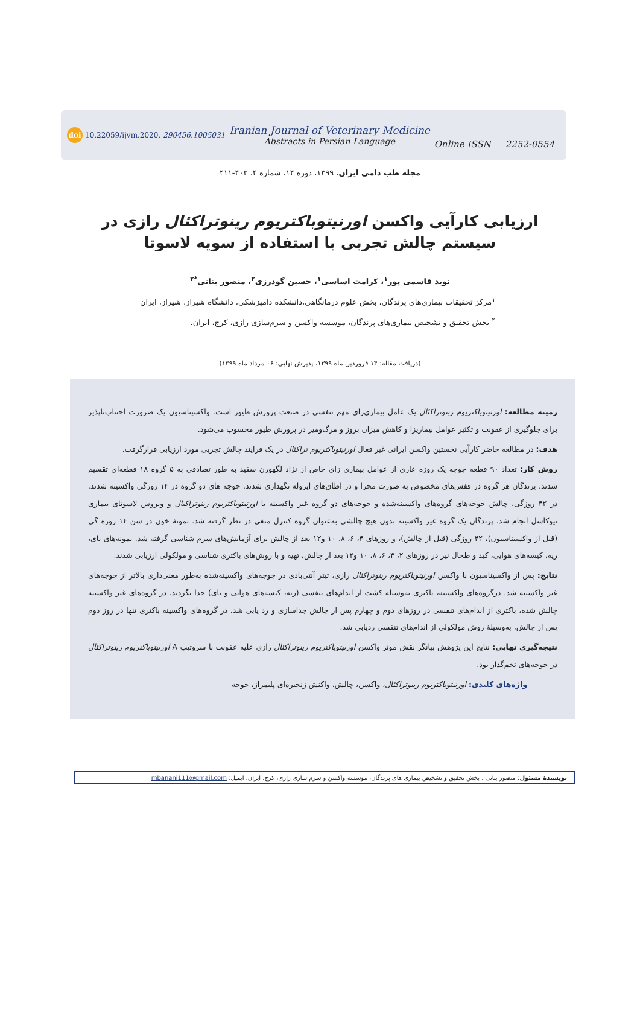doi 10.22059/ijvm.2020. 290456.1005031
Iranian Journal of Veterinary Medicine
Abstracts in Persian Language
Online ISSN 2252-0554
مجله طب دامی ایران، ۱۳۹۹، دوره ۱۴، شماره ۴، ۴۰۳-۴۱۱
ارزیابی کارآیی واکسن اورنیتوباکتریوم رینوتراکئال رازی در سیستم چالش تجربی با استفاده از سویه لاسوتا
نوید قاسمی پور<sup>۱</sup>، کرامت اساسی<sup>۱</sup>، حسین گودرزی<sup>۲</sup>، منصور بنانی<sup>*۲</sup>
<sup>۱</sup> مرکز تحقیقات بیماری‌های پرندگان، بخش علوم درمانگاهی،دانشکده دامپزشکی، دانشگاه شیراز، شیراز، ایران
<sup>۲</sup> بخش تحقیق و تشخیص بیماری‌های پرندگان، موسسه واکسن و سرم‌سازی رازی، کرج، ایران.
(دریافت مقاله: ۱۴ فروردین ماه ۱۳۹۹، پذیرش نهایی: ۰۶ مرداد ماه ۱۳۹۹)
زمینه مطالعه: اورنیتوباکتریوم رینوتراکئال یک عامل بیماری‌زای مهم تنفسی در صنعت پرورش طیور است. واکسیناسیون یک ضرورت اجتناب‌ناپذیر برای جلوگیری از عفونت و تکثیر عوامل بیماریزا و کاهش میزان بروز و مرگ‌ومیر در پرورش طیور محسوب می‌شود.
هدف: در مطالعه حاضر کارآیی نخستین واکسن ایرانی غیر فعال اورنیتوباکتریوم تراکئال در یک فرایند چالش تجربی مورد ارزیابی قرارگرفت.
روش کار: تعداد ۹۰ قطعه جوجه یک روزه عاری از عوامل بیماری زای خاص از نژاد لگهورن سفید به طور تصادفی به ۵ گروه ۱۸ قطعه‌ای تقسیم شدند. پرندگان هر گروه در قفس‌های مخصوص به صورت مجزا و در اطاق‌های ایزوله نگهداری شدند. جوجه های دو گروه در ۱۴ روزگی واکسینه شدند. در ۴۲ روزگی، چالش جوجه‌های گروه‌های واکسینه‌شده و جوجه‌های دو گروه غیر واکسینه با اورنیتوباکتریوم رینوتراکیال و ویروس لاسوتای بیماری نیوکاسل انجام شد. پرندگان یک گروه غیر واکسینه بدون هیچ چالشی به‌عنوان گروه کنترل منفی در نظر گرفته شد. نمونهٔ خون در سن ۱۴ روزه گی (قبل از واکسیناسیون)، ۴۲ روزگی (قبل از چالش)، و روزهای ۴، ۶، ۸، ۱۰ و۱۲ بعد از چالش برای آزمایش‌های سرم شناسی گرفته شد. نمونه‌های نای، ریه، کیسه‌های هوایی، کبد و طحال نیز در روزهای ۲، ۴، ۶، ۸، ۱۰ و۱۲ بعد از چالش، تهیه و با روش‌های باکتری شناسی و مولکولی ارزیابی شدند.
نتایج: پس از واکسیناسیون با واکسن اورنیتوباکتریوم رینوتراکئال رازی، تیتر آنتی‌بادی در جوجه‌های واکسینه‌شده به‌طور معنی‌داری بالاتر از جوجه‌های غیر واکسینه شد. درگروه‌های واکسینه، باکتری به‌وسیله کشت از اندام‌های تنفسی (ریه، کیسه‌های هوایی و نای) جدا نگردید. در گروه‌های غیر واکسینه چالش شده، باکتری از اندام‌های تنفسی در روزهای دوم و چهارم پس از چالش جداسازی و رد یابی شد. در گروه‌های واکسینه باکتری تنها در روز دوم پس از چالش، به‌وسیلهٔ روش مولکولی از اندام‌های تنفسی ردیابی شد.
نتیجه‌گیری نهایی: نتایج این پژوهش بیانگر نقش موثر واکسن اورنیتوباکتریوم رینوتراکئال رازی علیه عفونت با سروتیپ A اورنیتوباکتریوم رینوتراکئال در جوجه‌های تخم‌گذار بود.
واژه‌های کلیدی: اورنیتوباکتریوم رینوتراکئال، واکسن، چالش، واکنش زنجیره‌ای پلیمراز، جوجه
نویسندهٔ مسئول: منصور بنانی ، بخش تحقیق و تشخیص بیماری های پرندگان، موسسه واکسن و سرم سازی رازی، کرج، ایران. ایمیل: mbanani111@gmail.com